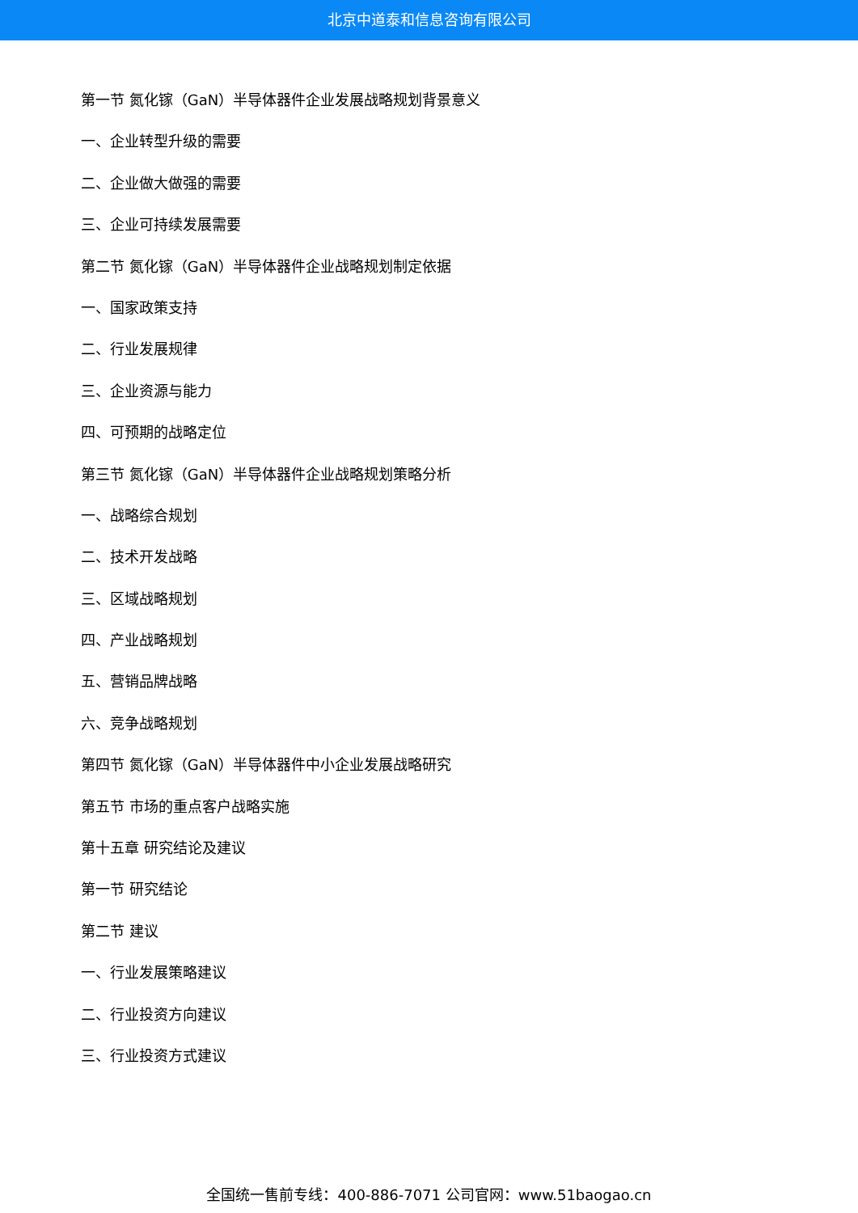北京中道泰和信息咨询有限公司
第一节 氮化镓（GaN）半导体器件企业发展战略规划背景意义
一、企业转型升级的需要
二、企业做大做强的需要
三、企业可持续发展需要
第二节 氮化镓（GaN）半导体器件企业战略规划制定依据
一、国家政策支持
二、行业发展规律
三、企业资源与能力
四、可预期的战略定位
第三节 氮化镓（GaN）半导体器件企业战略规划策略分析
一、战略综合规划
二、技术开发战略
三、区域战略规划
四、产业战略规划
五、营销品牌战略
六、竞争战略规划
第四节 氮化镓（GaN）半导体器件中小企业发展战略研究
第五节 市场的重点客户战略实施
第十五章 研究结论及建议
第一节 研究结论
第二节 建议
一、行业发展策略建议
二、行业投资方向建议
三、行业投资方式建议
全国统一售前专线：400-886-7071 公司官网：www.51baogao.cn